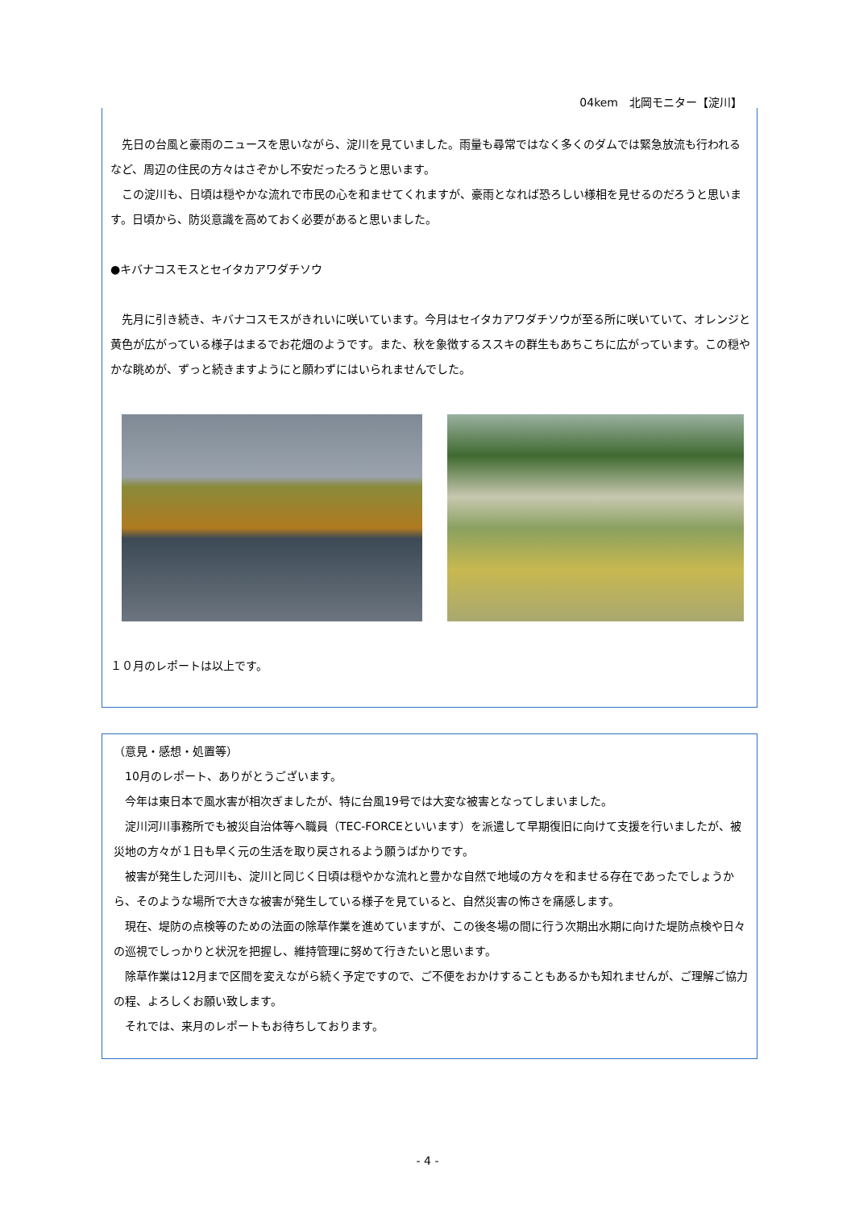04kem　北岡モニター【淀川】
　先日の台風と豪雨のニュースを思いながら、淀川を見ていました。雨量も尋常ではなく多くのダムでは緊急放流も行われるなど、周辺の住民の方々はさぞかし不安だったろうと思います。
　この淀川も、日頃は穏やかな流れで市民の心を和ませてくれますが、豪雨となれば恐ろしい様相を見せるのだろうと思います。日頃から、防災意識を高めておく必要があると思いました。
●キバナコスモスとセイタカアワダチソウ
　先月に引き続き、キバナコスモスがきれいに咲いています。今月はセイタカアワダチソウが至る所に咲いていて、オレンジと黄色が広がっている様子はまるでお花畑のようです。また、秋を象徴するススキの群生もあちこちに広がっています。この穏やかな眺めが、ずっと続きますようにと願わずにはいられませんでした。
１０月のレポートは以上です。
（意見・感想・処置等）
　10月のレポート、ありがとうございます。
　今年は東日本で風水害が相次ぎましたが、特に台風19号では大変な被害となってしまいました。
　淀川河川事務所でも被災自治体等へ職員（TEC-FORCEといいます）を派遣して早期復旧に向けて支援を行いましたが、被災地の方々が１日も早く元の生活を取り戻されるよう願うばかりです。
　被害が発生した河川も、淀川と同じく日頃は穏やかな流れと豊かな自然で地域の方々を和ませる存在であったでしょうから、そのような場所で大きな被害が発生している様子を見ていると、自然災害の怖さを痛感します。
　現在、堤防の点検等のための法面の除草作業を進めていますが、この後冬場の間に行う次期出水期に向けた堤防点検や日々の巡視でしっかりと状況を把握し、維持管理に努めて行きたいと思います。
　除草作業は12月まで区間を変えながら続く予定ですので、ご不便をおかけすることもあるかも知れませんが、ご理解ご協力の程、よろしくお願い致します。
　それでは、来月のレポートもお待ちしております。
- 4 -